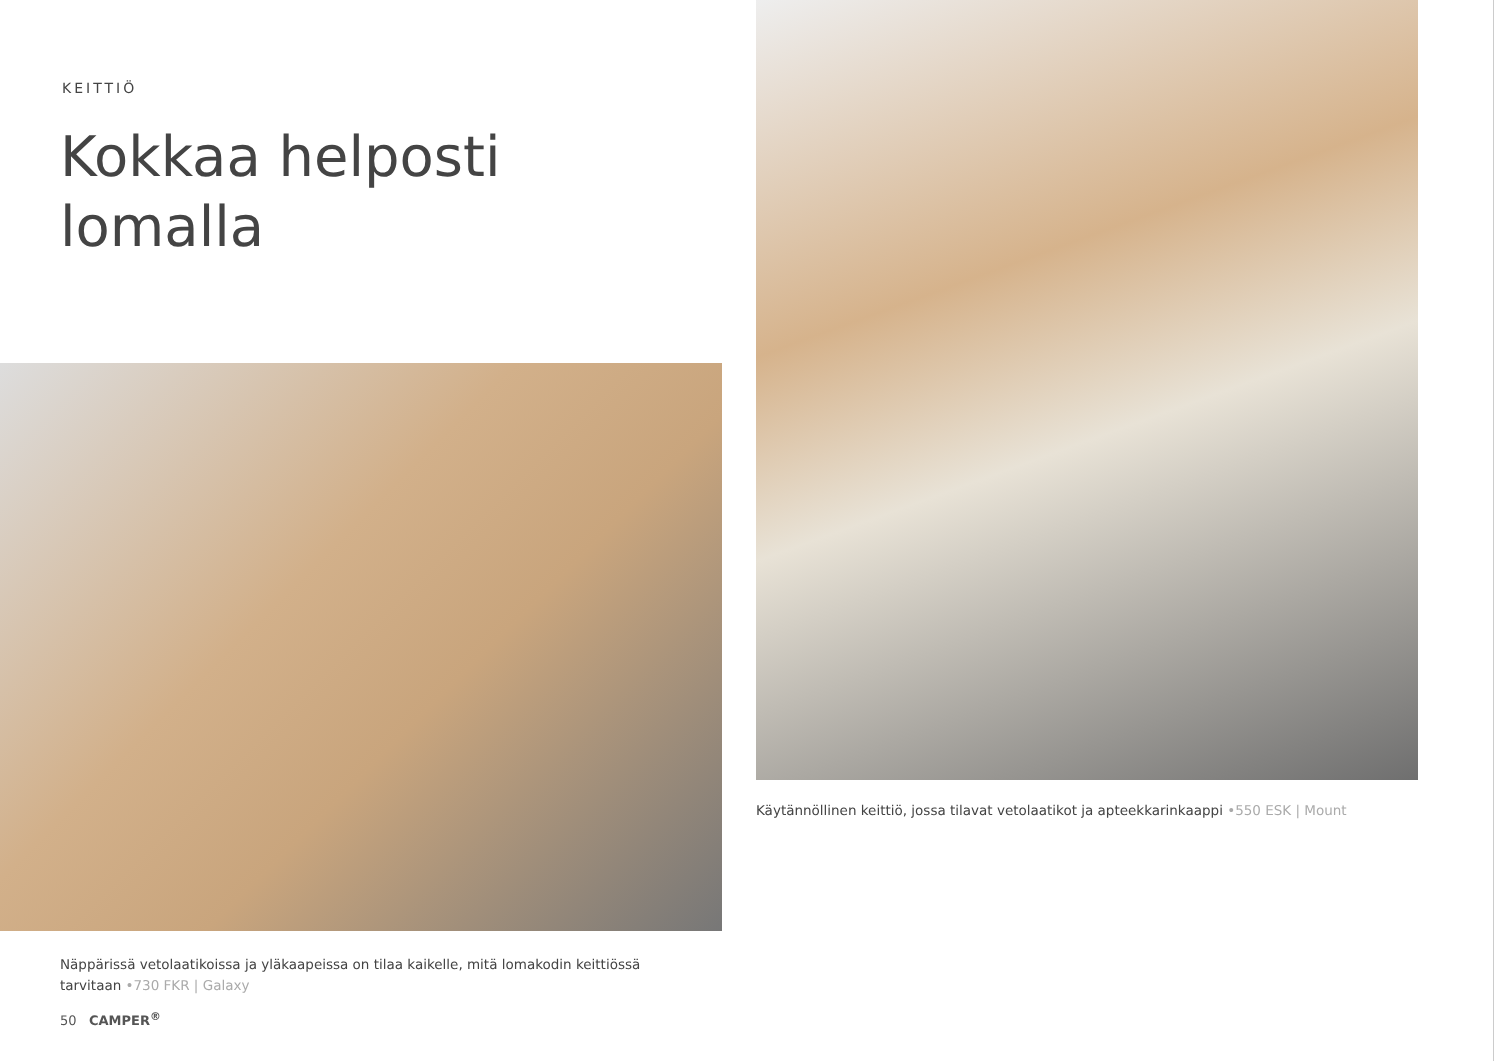KEITTIÖ
Kokkaa helposti
lomalla
Näppärissä vetolaatikoissa ja yläkaapeissa on tilaa kaikelle, mitä lomakodin keittiössä tarvitaan •730 FKR | Galaxy
50 CAMPER<sup>®</sup>
Käytännöllinen keittiö, jossa tilavat vetolaatikot ja apteekkarinkaappi •550 ESK | Mount